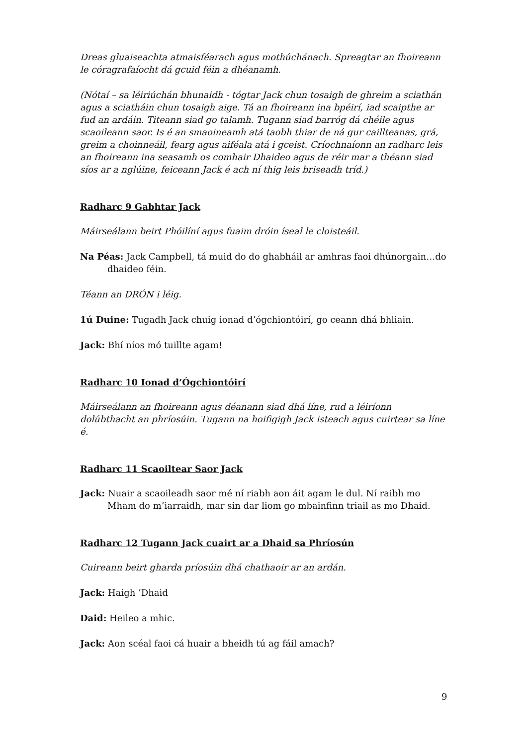Dreas gluaiseachta atmaisféarach agus mothúchánach. Spreagtar an fhoireann le córagrafaíocht dá gcuid féin a dhéanamh.
(Nótaí – sa léiriúchán bhunaidh - tógtar Jack chun tosaigh de ghreim a sciathán agus a sciatháin chun tosaigh aige. Tá an fhoireann ina bpéirí, iad scaipthe ar fud an ardáin. Titeann siad go talamh. Tugann siad barróg dá chéile agus scaoileann saor. Is é an smaoineamh atá taobh thiar de ná gur caillteanas, grá, greim a choinneáil, fearg agus aiféala atá i gceist. Críochnaíonn an radharc leis an fhoireann ina seasamh os comhair Dhaideo agus de réir mar a théann siad síos ar a nglúine, feiceann Jack é ach ní thig leis briseadh tríd.)
Radharc 9 Gabhtar Jack
Máirseálann beirt Phóilíní agus fuaim dróin íseal le cloisteáil.
Na Péas: Jack Campbell, tá muid do do ghabháil ar amhras faoi dhúnorgain…do dhaideo féin.
Téann an DRÓN i léig.
1ú Duine: Tugadh Jack chuig ionad d’ógchiontóirí, go ceann dhá bhliain.
Jack: Bhí níos mó tuillte agam!
Radharc 10 Ionad d’Ógchiontóirí
Máirseálann an fhoireann agus déanann siad dhá líne, rud a léiríonn dolúbthacht an phríosúin. Tugann na hoifigigh Jack isteach agus cuirtear sa líne é.
Radharc 11 Scaoiltear Saor Jack
Jack: Nuair a scaoileadh saor mé ní riabh aon áit agam le dul. Ní raibh mo Mham do m’iarraidh, mar sin dar liom go mbainfinn triail as mo Dhaid.
Radharc 12 Tugann Jack cuairt ar a Dhaid sa Phríosún
Cuireann beirt gharda príosúin dhá chathaoir ar an ardán.
Jack: Haigh ’Dhaid
Daid: Heileo a mhic.
Jack: Aon scéal faoi cá huair a bheidh tú ag fáil amach?
9